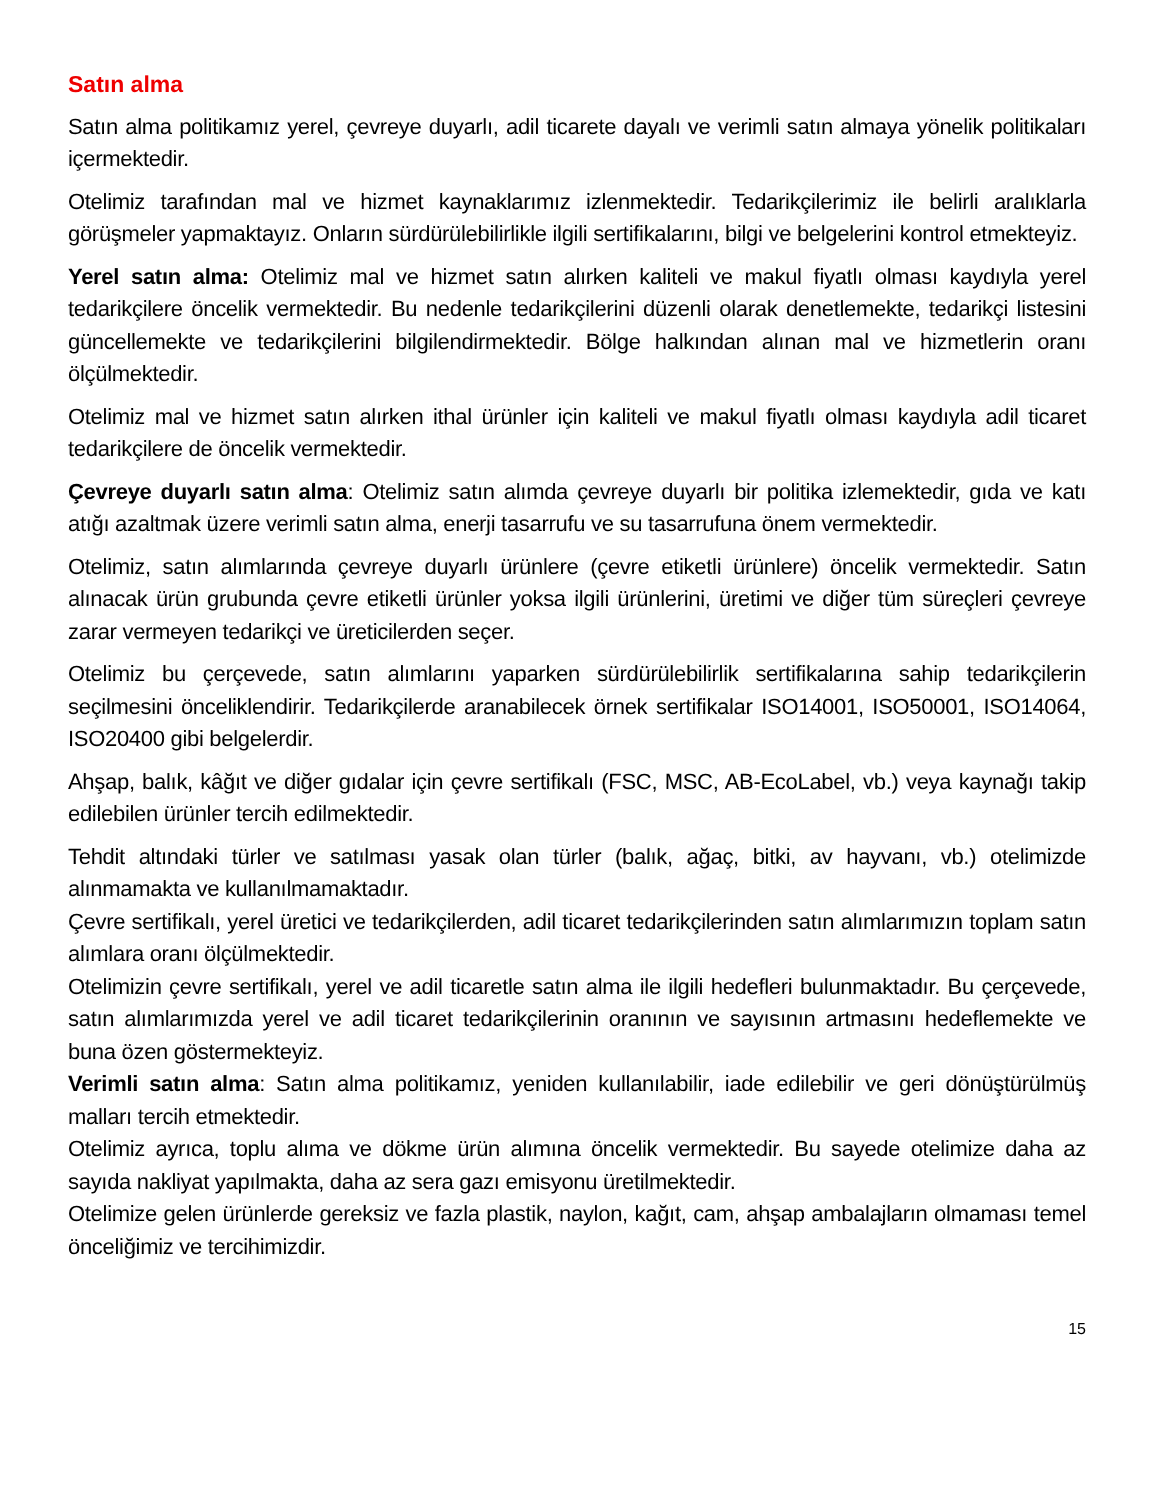Satın alma
Satın alma politikamız yerel, çevreye duyarlı, adil ticarete dayalı ve verimli satın almaya yönelik politikaları içermektedir.
Otelimiz tarafından mal ve hizmet kaynaklarımız izlenmektedir. Tedarikçilerimiz ile belirli aralıklarla görüşmeler yapmaktayız. Onların sürdürülebilirlikle ilgili sertifikalarını, bilgi ve belgelerini kontrol etmekteyiz.
Yerel satın alma: Otelimiz mal ve hizmet satın alırken kaliteli ve makul fiyatlı olması kaydıyla yerel tedarikçilere öncelik vermektedir. Bu nedenle tedarikçilerini düzenli olarak denetlemekte, tedarikçi listesini güncellemekte ve tedarikçilerini bilgilendirmektedir. Bölge halkından alınan mal ve hizmetlerin oranı ölçülmektedir.
Otelimiz mal ve hizmet satın alırken ithal ürünler için kaliteli ve makul fiyatlı olması kaydıyla adil ticaret tedarikçilere de öncelik vermektedir.
Çevreye duyarlı satın alma: Otelimiz satın alımda çevreye duyarlı bir politika izlemektedir, gıda ve katı atığı azaltmak üzere verimli satın alma, enerji tasarrufu ve su tasarrufuna önem vermektedir.
Otelimiz, satın alımlarında çevreye duyarlı ürünlere (çevre etiketli ürünlere) öncelik vermektedir. Satın alınacak ürün grubunda çevre etiketli ürünler yoksa ilgili ürünlerini, üretimi ve diğer tüm süreçleri çevreye zarar vermeyen tedarikçi ve üreticilerden seçer.
Otelimiz bu çerçevede, satın alımlarını yaparken sürdürülebilirlik sertifikalarına sahip tedarikçilerin seçilmesini önceliklendirir. Tedarikçilerde aranabilecek örnek sertifikalar ISO14001, ISO50001, ISO14064, ISO20400 gibi belgelerdir.
Ahşap, balık, kâğıt ve diğer gıdalar için çevre sertifikalı (FSC, MSC, AB-EcoLabel, vb.) veya kaynağı takip edilebilen ürünler tercih edilmektedir.
Tehdit altındaki türler ve satılması yasak olan türler (balık, ağaç, bitki, av hayvanı, vb.) otelimizde alınmamakta ve kullanılmamaktadır.
Çevre sertifikalı, yerel üretici ve tedarikçilerden, adil ticaret tedarikçilerinden satın alımlarımızın toplam satın alımlara oranı ölçülmektedir.
Otelimizin çevre sertifikalı, yerel ve adil ticaretle satın alma ile ilgili hedefleri bulunmaktadır. Bu çerçevede, satın alımlarımızda yerel ve adil ticaret tedarikçilerinin oranının ve sayısının artmasını hedeflemekte ve buna özen göstermekteyiz.
Verimli satın alma: Satın alma politikamız, yeniden kullanılabilir, iade edilebilir ve geri dönüştürülmüş malları tercih etmektedir.
Otelimiz ayrıca, toplu alıma ve dökme ürün alımına öncelik vermektedir. Bu sayede otelimize daha az sayıda nakliyat yapılmakta, daha az sera gazı emisyonu üretilmektedir.
Otelimize gelen ürünlerde gereksiz ve fazla plastik, naylon, kağıt, cam, ahşap ambalajların olmaması temel önceliğimiz ve tercihimizdir.
15